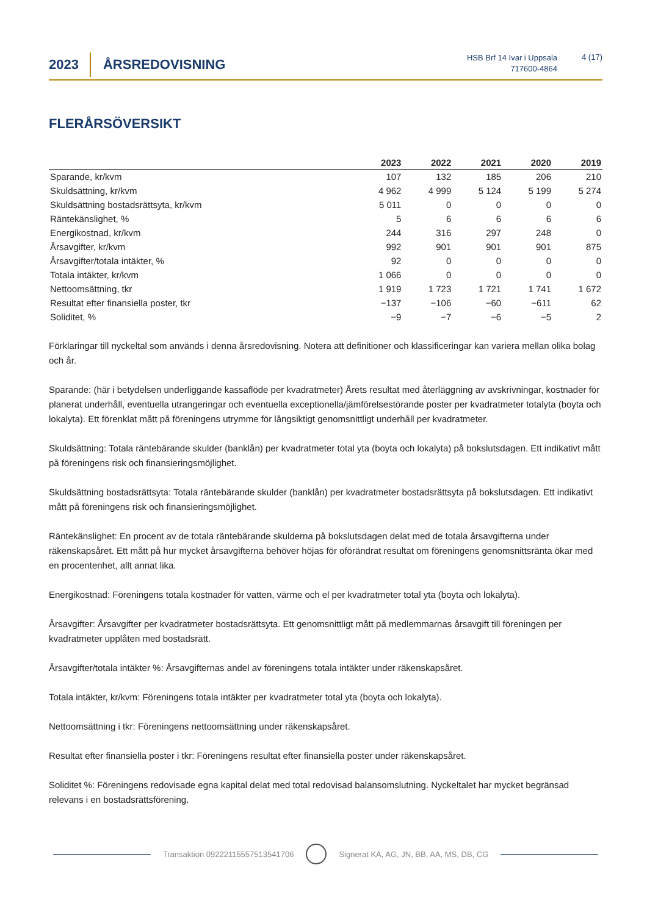2023
ÅRSREDOVISNING
HSB Brf 14 Ivar i Uppsala
717600-4864
4 (17)
FLERÅRSÖVERSIKT
| | 2023 | 2022 | 2021 | 2020 | 2019 |
| --- | --- | --- | --- | --- | --- |
| Sparande, kr/kvm | 107 | 132 | 185 | 206 | 210 |
| Skuldsättning, kr/kvm | 4 962 | 4 999 | 5 124 | 5 199 | 5 274 |
| Skuldsättning bostadsrättsyta, kr/kvm | 5 011 | 0 | 0 | 0 | 0 |
| Räntekänslighet, % | 5 | 6 | 6 | 6 | 6 |
| Energikostnad, kr/kvm | 244 | 316 | 297 | 248 | 0 |
| Årsavgifter, kr/kvm | 992 | 901 | 901 | 901 | 875 |
| Årsavgifter/totala intäkter, % | 92 | 0 | 0 | 0 | 0 |
| Totala intäkter, kr/kvm | 1 066 | 0 | 0 | 0 | 0 |
| Nettoomsättning, tkr | 1 919 | 1 723 | 1 721 | 1 741 | 1 672 |
| Resultat efter finansiella poster, tkr | −137 | −106 | −60 | −611 | 62 |
| Soliditet, % | −9 | −7 | −6 | −5 | 2 |
Förklaringar till nyckeltal som används i denna årsredovisning. Notera att definitioner och klassificeringar kan variera mellan olika bolag och år.
Sparande: (här i betydelsen underliggande kassaflöde per kvadratmeter) Årets resultat med återläggning av avskrivningar, kostnader för planerat underhåll, eventuella utrangeringar och eventuella exceptionella/jämförelsestörande poster per kvadratmeter totalyta (boyta och lokalyta). Ett förenklat mått på föreningens utrymme för långsiktigt genomsnittligt underhåll per kvadratmeter.
Skuldsättning: Totala räntebärande skulder (banklån) per kvadratmeter total yta (boyta och lokalyta) på bokslutsdagen. Ett indikativt mått på föreningens risk och finansieringsmöjlighet.
Skuldsättning bostadsrättsyta: Totala räntebärande skulder (banklån) per kvadratmeter bostadsrättsyta på bokslutsdagen. Ett indikativt mått på föreningens risk och finansieringsmöjlighet.
Räntekänslighet: En procent av de totala räntebärande skulderna på bokslutsdagen delat med de totala årsavgifterna under räkenskapsåret. Ett mått på hur mycket årsavgifterna behöver höjas för oförändrat resultat om föreningens genomsnittsränta ökar med en procentenhet, allt annat lika.
Energikostnad: Föreningens totala kostnader för vatten, värme och el per kvadratmeter total yta (boyta och lokalyta).
Årsavgifter: Årsavgifter per kvadratmeter bostadsrättsyta. Ett genomsnittligt mått på medlemmarnas årsavgift till föreningen per kvadratmeter upplåten med bostadsrätt.
Årsavgifter/totala intäkter %: Årsavgifternas andel av föreningens totala intäkter under räkenskapsåret.
Totala intäkter, kr/kvm: Föreningens totala intäkter per kvadratmeter total yta (boyta och lokalyta).
Nettoomsättning i tkr: Föreningens nettoomsättning under räkenskapsåret.
Resultat efter finansiella poster i tkr: Föreningens resultat efter finansiella poster under räkenskapsåret.
Soliditet %: Föreningens redovisade egna kapital delat med total redovisad balansomslutning. Nyckeltalet har mycket begränsad relevans i en bostadsrättsförening.
Transaktion 09222115557513541706
Signerat KA, AG, JN, BB, AA, MS, DB, CG